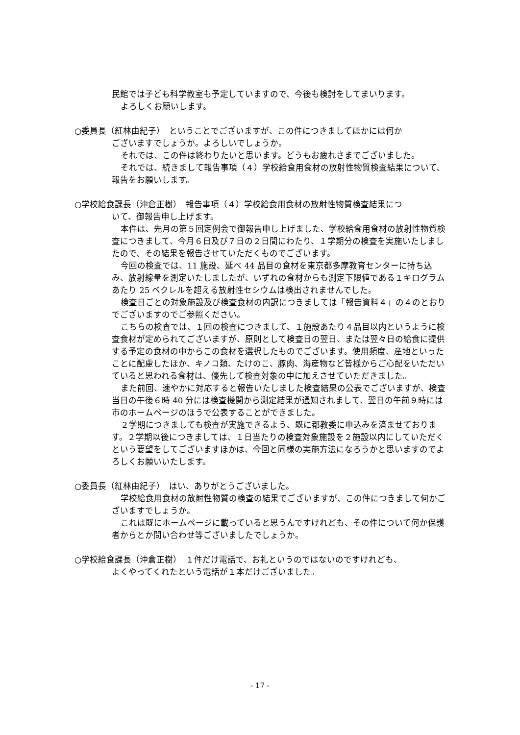民館では子ども科学教室も予定していますので、今後も検討をしてまいります。
よろしくお願いします。
○委員長（紅林由紀子）　ということでございますが、この件につきましてほかには何か
ございますでしょうか。よろしいでしょうか。
それでは、この件は終わりたいと思います。どうもお疲れさまでございました。
それでは、続きまして報告事項（４）学校給食用食材の放射性物質検査結果について、報告をお願いします。
○学校給食課長（沖倉正樹）　報告事項（４）学校給食用食材の放射性物質検査結果につ
いて、御報告申し上げます。
本件は、先月の第５回定例会で御報告申し上げました、学校給食用食材の放射性物質検査につきまして、今月６日及び７日の２日間にわたり、１学期分の検査を実施いたしましたので、その結果を報告させていただくものでございます。
今回の検査では、11 施設、延べ 44 品目の食材を東京都多摩教育センターに持ち込み、放射線量を測定いたしましたが、いずれの食材からも測定下限値である１キログラムあたり 25 ベクレルを超える放射性セシウムは検出されませんでした。
検査日ごとの対象施設及び検査食材の内訳につきましては「報告資料４」の４のとおりでございますのでご参照ください。
こちらの検査では、１回の検査につきまして、１施設あたり４品目以内というように検査食材が定められてございますが、原則として検査日の翌日、または翌々日の給食に提供する予定の食材の中からこの食材を選択したものでございます。使用頻度、産地といったことに配慮したほか、キノコ類、たけのこ、豚肉、海産物など皆様からご心配をいただいていると思われる食材は、優先して検査対象の中に加えさせていただきました。
また前回、速やかに対応すると報告いたしました検査結果の公表でございますが、検査当日の午後６時 40 分には検査機関から測定結果が通知されまして、翌日の午前９時には市のホームページのほうで公表することができました。
２学期につきましても検査が実施できるよう、既に都教委に申込みを済ませております。２学期以後につきましては、１日当たりの検査対象施設を２施設以内にしていただくという要望をしてございますほかは、今回と同様の実施方法になろうかと思いますのでよろしくお願いいたします。
○委員長（紅林由紀子）　はい、ありがとうございました。
学校給食用食材の放射性物質の検査の結果でございますが、この件につきまして何かございますでしょうか。
これは既にホームページに載っていると思うんですけれども、その件について何か保護者からとか問い合わせ等ございましたでしょうか。
○学校給食課長（沖倉正樹）　１件だけ電話で、お礼というのではないのですけれども、
よくやってくれたという電話が１本だけございました。
- 17 -